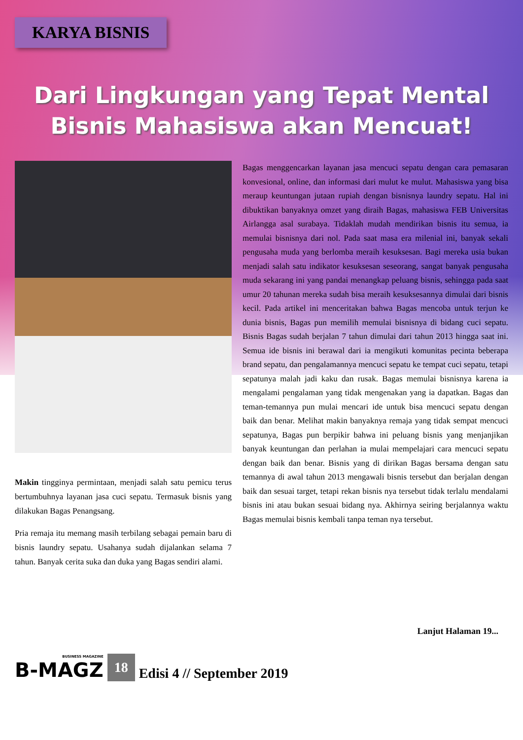KARYA BISNIS
Dari Lingkungan yang Tepat Mental
Bisnis Mahasiswa akan Mencuat!
Makin tingginya permintaan, menjadi salah satu pemicu terus bertumbuhnya layanan jasa cuci sepatu. Termasuk bisnis yang dilakukan Bagas Penangsang.
Pria remaja itu memang masih terbilang sebagai pemain baru di bisnis laundry sepatu. Usahanya sudah dijalankan selama 7 tahun. Banyak cerita suka dan duka yang Bagas sendiri alami.
Bagas menggencarkan layanan jasa mencuci sepatu dengan cara pemasaran konvesional, online, dan informasi dari mulut ke mulut. Mahasiswa yang bisa meraup keuntungan jutaan rupiah dengan bisnisnya laundry sepatu. Hal ini dibuktikan banyaknya omzet yang diraih Bagas, mahasiswa FEB Universitas Airlangga asal surabaya. Tidaklah mudah mendirikan bisnis itu semua, ia memulai bisnisnya dari nol. Pada saat masa era milenial ini, banyak sekali pengusaha muda yang berlomba meraih kesuksesan. Bagi mereka usia bukan menjadi salah satu indikator kesuksesan seseorang, sangat banyak pengusaha muda sekarang ini yang pandai menangkap peluang bisnis, sehingga pada saat umur 20 tahunan mereka sudah bisa meraih kesuksesannya dimulai dari bisnis kecil. Pada artikel ini menceritakan bahwa Bagas mencoba untuk terjun ke dunia bisnis, Bagas pun memilih memulai bisnisnya di bidang cuci sepatu. Bisnis Bagas sudah berjalan 7 tahun dimulai dari tahun 2013 hingga saat ini. Semua ide bisnis ini berawal dari ia mengikuti komunitas pecinta beberapa brand sepatu, dan pengalamannya mencuci sepatu ke tempat cuci sepatu, tetapi sepatunya malah jadi kaku dan rusak. Bagas memulai bisnisnya karena ia mengalami pengalaman yang tidak mengenakan yang ia dapatkan. Bagas dan teman-temannya pun mulai mencari ide untuk bisa mencuci sepatu dengan baik dan benar. Melihat makin banyaknya remaja yang tidak sempat mencuci sepatunya, Bagas pun berpikir bahwa ini peluang bisnis yang menjanjikan banyak keuntungan dan perlahan ia mulai mempelajari cara mencuci sepatu dengan baik dan benar. Bisnis yang di dirikan Bagas bersama dengan satu temannya di awal tahun 2013 mengawali bisnis tersebut dan berjalan dengan baik dan sesuai target, tetapi rekan bisnis nya tersebut tidak terlalu mendalami bisnis ini atau bukan sesuai bidang nya. Akhirnya seiring berjalannya waktu Bagas memulai bisnis kembali tanpa teman nya tersebut.
Lanjut Halaman 19...
BUSINESS MAGAZINE
B-MAGZ 18 Edisi 4 // September 2019